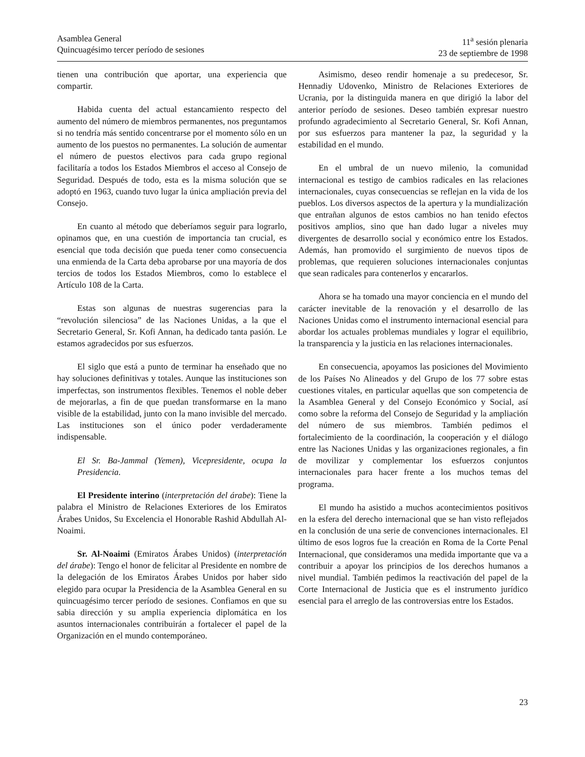Asamblea General
Quincuagésimo tercer período de sesiones
11<sup>a</sup> sesión plenaria
23 de septiembre de 1998
tienen una contribución que aportar, una experiencia que compartir.
Habida cuenta del actual estancamiento respecto del aumento del número de miembros permanentes, nos preguntamos si no tendría más sentido concentrarse por el momento sólo en un aumento de los puestos no permanentes. La solución de aumentar el número de puestos electivos para cada grupo regional facilitaría a todos los Estados Miembros el acceso al Consejo de Seguridad. Después de todo, esta es la misma solución que se adoptó en 1963, cuando tuvo lugar la única ampliación previa del Consejo.
En cuanto al método que deberíamos seguir para lograrlo, opinamos que, en una cuestión de importancia tan crucial, es esencial que toda decisión que pueda tener como consecuencia una enmienda de la Carta deba aprobarse por una mayoría de dos tercios de todos los Estados Miembros, como lo establece el Artículo 108 de la Carta.
Estas son algunas de nuestras sugerencias para la “revolución silenciosa” de las Naciones Unidas, a la que el Secretario General, Sr. Kofi Annan, ha dedicado tanta pasión. Le estamos agradecidos por sus esfuerzos.
El siglo que está a punto de terminar ha enseñado que no hay soluciones definitivas y totales. Aunque las instituciones son imperfectas, son instrumentos flexibles. Tenemos el noble deber de mejorarlas, a fin de que puedan transformarse en la mano visible de la estabilidad, junto con la mano invisible del mercado. Las instituciones son el único poder verdaderamente indispensable.
El Sr. Ba-Jammal (Yemen), Vicepresidente, ocupa la Presidencia.
El Presidente interino (interpretación del árabe): Tiene la palabra el Ministro de Relaciones Exteriores de los Emiratos Árabes Unidos, Su Excelencia el Honorable Rashid Abdullah Al-Noaimi.
Sr. Al-Noaimi (Emiratos Árabes Unidos) (interpretación del árabe): Tengo el honor de felicitar al Presidente en nombre de la delegación de los Emiratos Árabes Unidos por haber sido elegido para ocupar la Presidencia de la Asamblea General en su quincuagésimo tercer período de sesiones. Confiamos en que su sabia dirección y su amplia experiencia diplomática en los asuntos internacionales contribuirán a fortalecer el papel de la Organización en el mundo contemporáneo.
Asimismo, deseo rendir homenaje a su predecesor, Sr. Hennadiy Udovenko, Ministro de Relaciones Exteriores de Ucrania, por la distinguida manera en que dirigió la labor del anterior período de sesiones. Deseo también expresar nuestro profundo agradecimiento al Secretario General, Sr. Kofi Annan, por sus esfuerzos para mantener la paz, la seguridad y la estabilidad en el mundo.
En el umbral de un nuevo milenio, la comunidad internacional es testigo de cambios radicales en las relaciones internacionales, cuyas consecuencias se reflejan en la vida de los pueblos. Los diversos aspectos de la apertura y la mundialización que entrañan algunos de estos cambios no han tenido efectos positivos amplios, sino que han dado lugar a niveles muy divergentes de desarrollo social y económico entre los Estados. Además, han promovido el surgimiento de nuevos tipos de problemas, que requieren soluciones internacionales conjuntas que sean radicales para contenerlos y encararlos.
Ahora se ha tomado una mayor conciencia en el mundo del carácter inevitable de la renovación y el desarrollo de las Naciones Unidas como el instrumento internacional esencial para abordar los actuales problemas mundiales y lograr el equilibrio, la transparencia y la justicia en las relaciones internacionales.
En consecuencia, apoyamos las posiciones del Movimiento de los Países No Alineados y del Grupo de los 77 sobre estas cuestiones vitales, en particular aquellas que son competencia de la Asamblea General y del Consejo Económico y Social, así como sobre la reforma del Consejo de Seguridad y la ampliación del número de sus miembros. También pedimos el fortalecimiento de la coordinación, la cooperación y el diálogo entre las Naciones Unidas y las organizaciones regionales, a fin de movilizar y complementar los esfuerzos conjuntos internacionales para hacer frente a los muchos temas del programa.
El mundo ha asistido a muchos acontecimientos positivos en la esfera del derecho internacional que se han visto reflejados en la conclusión de una serie de convenciones internacionales. El último de esos logros fue la creación en Roma de la Corte Penal Internacional, que consideramos una medida importante que va a contribuir a apoyar los principios de los derechos humanos a nivel mundial. También pedimos la reactivación del papel de la Corte Internacional de Justicia que es el instrumento jurídico esencial para el arreglo de las controversias entre los Estados.
23